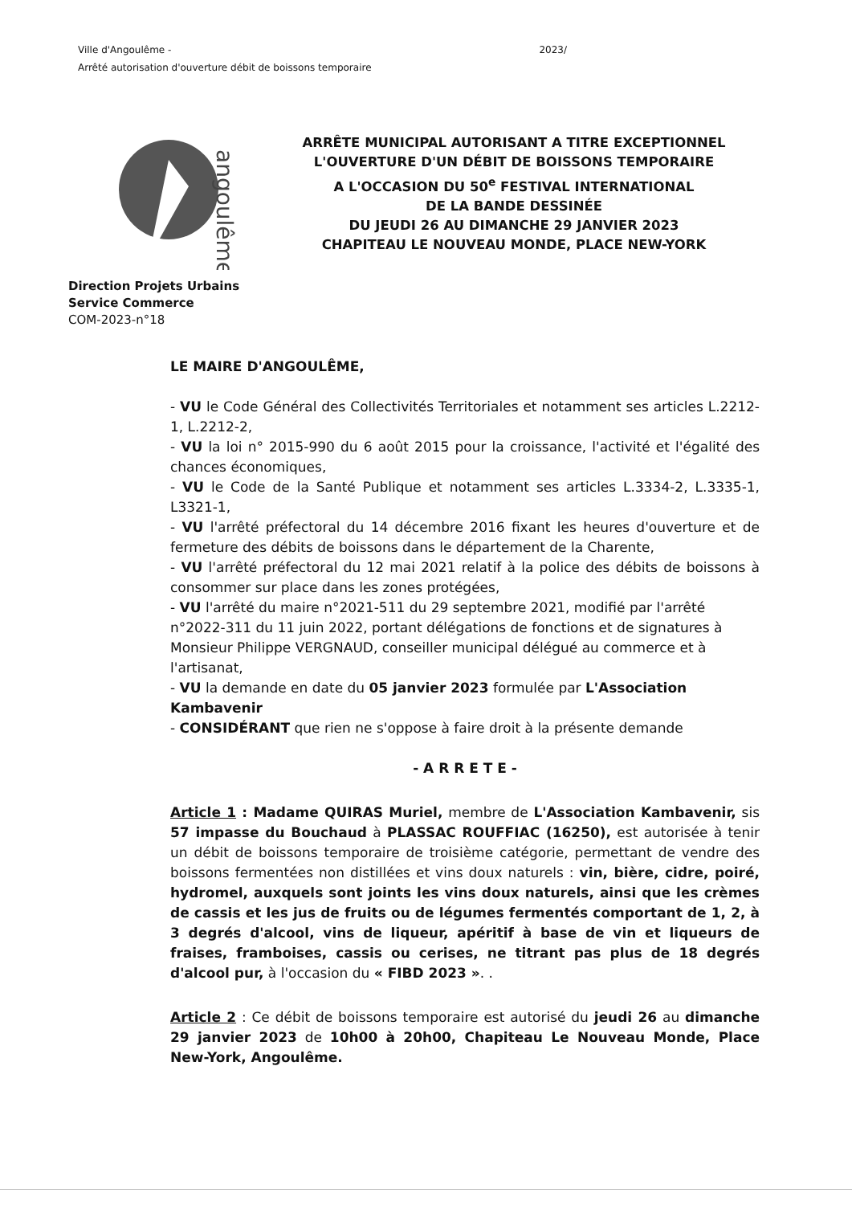Ville d'Angoulême - 2023/
Arrêté autorisation d'ouverture débit de boissons temporaire
angoulême
ARRÊTE MUNICIPAL AUTORISANT A TITRE EXCEPTIONNEL
L'OUVERTURE D'UN DÉBIT DE BOISSONS TEMPORAIRE
A L'OCCASION DU 50<sup>e</sup> FESTIVAL INTERNATIONAL
DE LA BANDE DESSINÉE
DU JEUDI 26 AU DIMANCHE 29 JANVIER 2023
CHAPITEAU LE NOUVEAU MONDE, PLACE NEW-YORK
Direction Projets Urbains
Service Commerce
COM-2023-n°18
LE MAIRE D'ANGOULÊME,
- VU le Code Général des Collectivités Territoriales et notamment ses articles L.2212-1, L.2212-2,
- VU la loi n° 2015-990 du 6 août 2015 pour la croissance, l'activité et l'égalité des chances économiques,
- VU le Code de la Santé Publique et notamment ses articles L.3334-2, L.3335-1, L3321-1,
- VU l'arrêté préfectoral du 14 décembre 2016 fixant les heures d'ouverture et de fermeture des débits de boissons dans le département de la Charente,
- VU l'arrêté préfectoral du 12 mai 2021 relatif à la police des débits de boissons à consommer sur place dans les zones protégées,
- VU l'arrêté du maire n°2021-511 du 29 septembre 2021, modifié par l'arrêté n°2022-311 du 11 juin 2022, portant délégations de fonctions et de signatures à Monsieur Philippe VERGNAUD, conseiller municipal délégué au commerce et à l'artisanat,
- VU la demande en date du 05 janvier 2023 formulée par L'Association Kambavenir
- CONSIDÉRANT que rien ne s'oppose à faire droit à la présente demande
- A R R E T E -
Article 1 : Madame QUIRAS Muriel, membre de L'Association Kambavenir, sis 57 impasse du Bouchaud à PLASSAC ROUFFIAC (16250), est autorisée à tenir un débit de boissons temporaire de troisième catégorie, permettant de vendre des boissons fermentées non distillées et vins doux naturels : vin, bière, cidre, poiré, hydromel, auxquels sont joints les vins doux naturels, ainsi que les crèmes de cassis et les jus de fruits ou de légumes fermentés comportant de 1, 2, à 3 degrés d'alcool, vins de liqueur, apéritif à base de vin et liqueurs de fraises, framboises, cassis ou cerises, ne titrant pas plus de 18 degrés d'alcool pur, à l'occasion du « FIBD 2023 ». .
Article 2 : Ce débit de boissons temporaire est autorisé du jeudi 26 au dimanche 29 janvier 2023 de 10h00 à 20h00, Chapiteau Le Nouveau Monde, Place New-York, Angoulême.